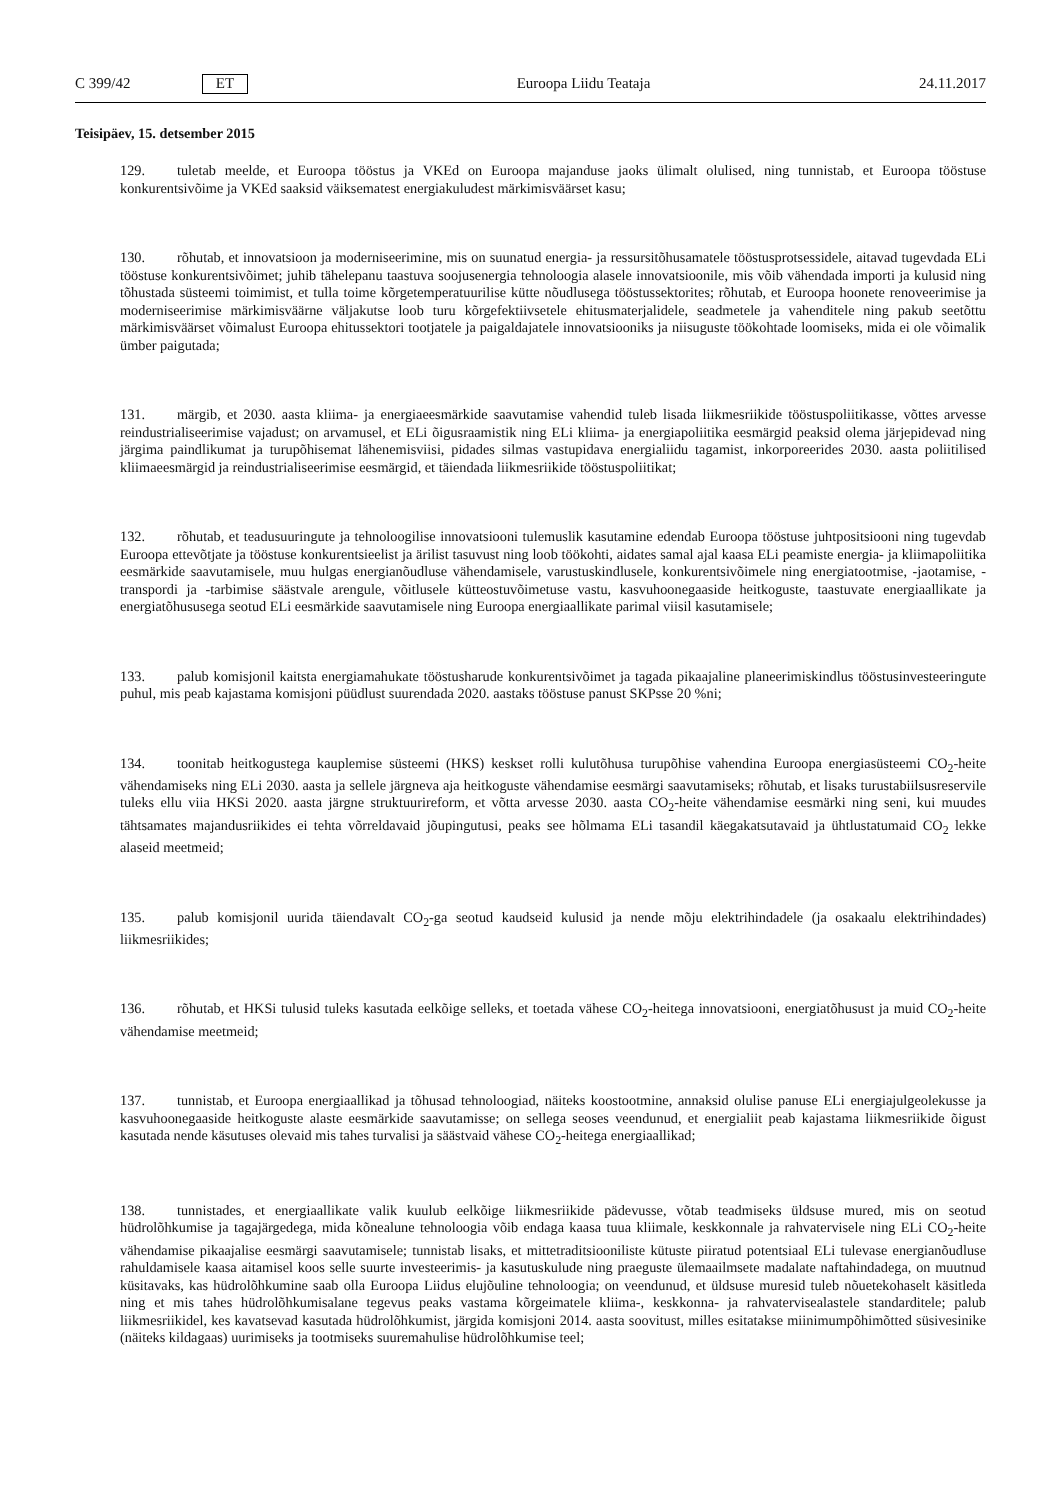C 399/42 ET Euroopa Liidu Teataja 24.11.2017
Teisipäev, 15. detsember 2015
129. tuletab meelde, et Euroopa tööstus ja VKEd on Euroopa majanduse jaoks ülimalt olulised, ning tunnistab, et Euroopa tööstuse konkurentsivõime ja VKEd saaksid väiksematest energiakuludest märkimisväärset kasu;
130. rõhutab, et innovatsioon ja moderniseerimine, mis on suunatud energia- ja ressursitõhusamatele tööstusprotsessidele, aitavad tugevdada ELi tööstuse konkurentsivõimet; juhib tähelepanu taastuva soojusenergia tehnoloogia alasele innovatsioonile, mis võib vähendada importi ja kulusid ning tõhustada süsteemi toimimist, et tulla toime kõrgetemperatuurilise kütte nõudlusega tööstussektorites; rõhutab, et Euroopa hoonete renoveerimise ja moderniseerimise märkimisväärne väljakutse loob turu kõrgefektiivsetele ehitusmaterjalidele, seadmetele ja vahenditele ning pakub seetõttu märkimisväärset võimalust Euroopa ehitussektori tootjatele ja paigaldajatele innovatsiooniks ja niisuguste töökohtade loomiseks, mida ei ole võimalik ümber paigutada;
131. märgib, et 2030. aasta kliima- ja energiaeesmärkide saavutamise vahendid tuleb lisada liikmesriikide tööstuspoliitikasse, võttes arvesse reindustrialiseerimise vajadust; on arvamusel, et ELi õigusraamistik ning ELi kliima- ja energiapoliitika eesmärgid peaksid olema järjepidevad ning järgima paindlikumat ja turupõhisemat lähenemisviisi, pidades silmas vastupidava energialiidu tagamist, inkorporeerides 2030. aasta poliitilised kliimaeesmärgid ja reindustrialiseerimise eesmärgid, et täiendada liikmesriikide tööstuspoliitikat;
132. rõhutab, et teadusuuringute ja tehnoloogilise innovatsiooni tulemuslik kasutamine edendab Euroopa tööstuse juhtpositsiooni ning tugevdab Euroopa ettevõtjate ja tööstuse konkurentsieelist ja ärilist tasuvust ning loob töökohti, aidates samal ajal kaasa ELi peamiste energia- ja kliimapoliitika eesmärkide saavutamisele, muu hulgas energianõudluse vähendamisele, varustuskindlusele, konkurentsivõimele ning energiatootmise, -jaotamise, -transpordi ja -tarbimise säästvale arengule, võitlusele kütteostuvõimetuse vastu, kasvuhoonegaaside heitkoguste, taastuvate energiaallikate ja energiatõhususega seotud ELi eesmärkide saavutamisele ning Euroopa energiaallikate parimal viisil kasutamisele;
133. palub komisjonil kaitsta energiamahukate tööstusharude konkurentsivõimet ja tagada pikaajaline planeerimiskindlus tööstusinvesteeringute puhul, mis peab kajastama komisjoni püüdlust suurendada 2020. aastaks tööstuse panust SKPsse 20 %ni;
134. toonitab heitkogustega kauplemise süsteemi (HKS) keskset rolli kulutõhusa turupõhise vahendina Euroopa energiasüsteemi CO<sub>2</sub>-heite vähendamiseks ning ELi 2030. aasta ja sellele järgneva aja heitkoguste vähendamise eesmärgi saavutamiseks; rõhutab, et lisaks turustabiilsusreservile tuleks ellu viia HKSi 2020. aasta järgne struktuurireform, et võtta arvesse 2030. aasta CO<sub>2</sub>-heite vähendamise eesmärki ning seni, kui muudes tähtsamates majandusriikides ei tehta võrreldavaid jõupingutusi, peaks see hõlmama ELi tasandil käegakatsutavaid ja ühtlustatumaid CO<sub>2</sub> lekke alaseid meetmeid;
135. palub komisjonil uurida täiendavalt CO<sub>2</sub>-ga seotud kaudseid kulusid ja nende mõju elektrihindadele (ja osakaalu elektrihindades) liikmesriikides;
136. rõhutab, et HKSi tulusid tuleks kasutada eelkõige selleks, et toetada vähese CO<sub>2</sub>-heitega innovatsiooni, energiatõhusust ja muid CO<sub>2</sub>-heite vähendamise meetmeid;
137. tunnistab, et Euroopa energiaallikad ja tõhusad tehnoloogiad, näiteks koostootmine, annaksid olulise panuse ELi energiajulgeolekusse ja kasvuhoonegaaside heitkoguste alaste eesmärkide saavutamisse; on sellega seoses veendunud, et energialiit peab kajastama liikmesriikide õigust kasutada nende käsutuses olevaid mis tahes turvalisi ja säästvaid vähese CO<sub>2</sub>-heitega energiaallikad;
138. tunnistades, et energiaallikate valik kuulub eelkõige liikmesriikide pädevusse, võtab teadmiseks üldsuse mured, mis on seotud hüdrolõhkumise ja tagajärgedega, mida kõnealune tehnoloogia võib endaga kaasa tuua kliimale, keskkonnale ja rahvatervisele ning ELi CO<sub>2</sub>-heite vähendamise pikaajalise eesmärgi saavutamisele; tunnistab lisaks, et mittetraditsiooniliste kütuste piiratud potentsiaal ELi tulevase energianõudluse rahuldamisele kaasa aitamisel koos selle suurte investeerimis- ja kasutuskulude ning praeguste ülemaailmsete madalate naftahindadega, on muutnud küsitavaks, kas hüdrolõhkumine saab olla Euroopa Liidus elujõuline tehnoloogia; on veendunud, et üldsuse muresid tuleb nõuetekohaselt käsitleda ning et mis tahes hüdrolõhkumisalane tegevus peaks vastama kõrgeimatele kliima-, keskkonna- ja rahvatervisealastele standarditele; palub liikmesriikidel, kes kavatsevad kasutada hüdrolõhkumist, järgida komisjoni 2014. aasta soovitust, milles esitatakse miinimumpõhimõtted süsivesinike (näiteks kildagaas) uurimiseks ja tootmiseks suuremahulise hüdrolõhkumise teel;